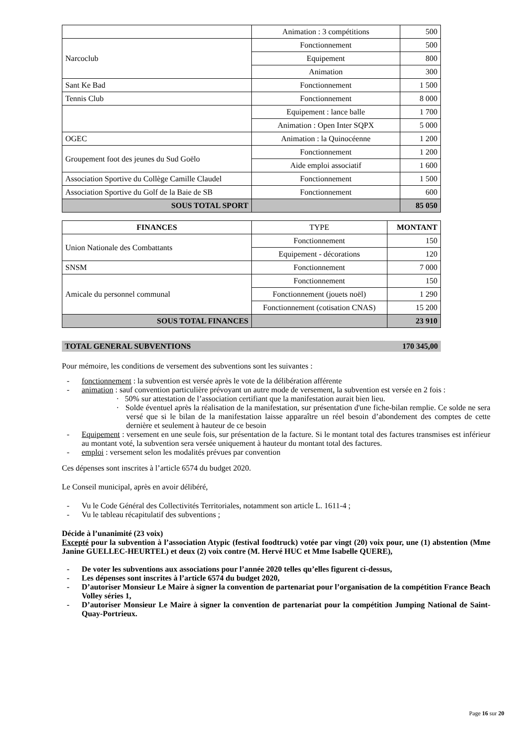| | Animation : 3 compétitions | 500 |
| Narcoclub | Fonctionnement | 500 |
| | Equipement | 800 |
| | Animation | 300 |
| Sant Ke Bad | Fonctionnement | 1 500 |
| Tennis Club | Fonctionnement | 8 000 |
| | Equipement : lance balle | 1 700 |
| | Animation : Open Inter SQPX | 5 000 |
| OGEC | Animation : la Quinocéenne | 1 200 |
| Groupement foot des jeunes du Sud Goëlo | Fonctionnement | 1 200 |
| | Aide emploi associatif | 1 600 |
| Association Sportive du Collège Camille Claudel | Fonctionnement | 1 500 |
| Association Sportive du Golf de la Baie de SB | Fonctionnement | 600 |
| SOUS TOTAL SPORT | | 85 050 |
| FINANCES | TYPE | MONTANT |
| --- | --- | --- |
| Union Nationale des Combattants | Fonctionnement | 150 |
| | Equipement - décorations | 120 |
| SNSM | Fonctionnement | 7 000 |
| Amicale du personnel communal | Fonctionnement | 150 |
| | Fonctionnement (jouets noël) | 1 290 |
| | Fonctionnement (cotisation CNAS) | 15 200 |
| SOUS TOTAL FINANCES | | 23 910 |
TOTAL GENERAL SUBVENTIONS 170 345,00
Pour mémoire, les conditions de versement des subventions sont les suivantes :
- fonctionnement : la subvention est versée après le vote de la délibération afférente
- animation : sauf convention particulière prévoyant un autre mode de versement, la subvention est versée en 2 fois :
· 50% sur attestation de l’association certifiant que la manifestation aurait bien lieu.
· Solde éventuel après la réalisation de la manifestation, sur présentation d'une fiche-bilan remplie. Ce solde ne sera versé que si le bilan de la manifestation laisse apparaître un réel besoin d’abondement des comptes de cette dernière et seulement à hauteur de ce besoin
- Equipement : versement en une seule fois, sur présentation de la facture. Si le montant total des factures transmises est inférieur au montant voté, la subvention sera versée uniquement à hauteur du montant total des factures.
- emploi : versement selon les modalités prévues par convention
Ces dépenses sont inscrites à l’article 6574 du budget 2020.
Le Conseil municipal, après en avoir délibéré,
- Vu le Code Général des Collectivités Territoriales, notamment son article L. 1611-4 ;
- Vu le tableau récapitulatif des subventions ;
Décide à l’unanimité (23 voix)
Excepté pour la subvention à l’association Atypic (festival foodtruck) votée par vingt (20) voix pour, une (1) abstention (Mme Janine GUELLEC-HEURTEL) et deux (2) voix contre (M. Hervé HUC et Mme Isabelle QUERE),
- De voter les subventions aux associations pour l’année 2020 telles qu’elles figurent ci-dessus,
- Les dépenses sont inscrites à l’article 6574 du budget 2020,
- D’autoriser Monsieur Le Maire à signer la convention de partenariat pour l’organisation de la compétition France Beach Volley séries 1,
- D’autoriser Monsieur Le Maire à signer la convention de partenariat pour la compétition Jumping National de Saint-Quay-Portrieux.
Page 16 sur 20